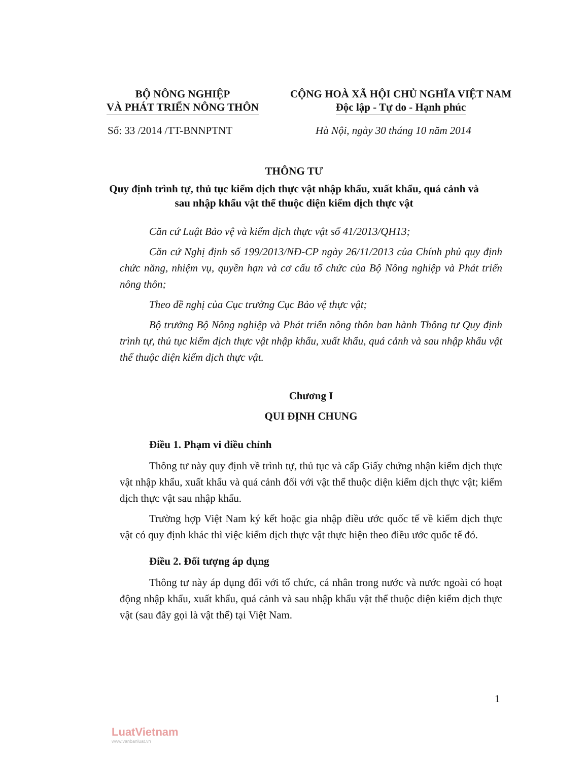BỘ NÔNG NGHIỆP
VÀ PHÁT TRIỂN NÔNG THÔN
CỘNG HOÀ XÃ HỘI CHỦ NGHĨA VIỆT NAM
Độc lập - Tự do - Hạnh phúc
Số: 33 /2014 /TT-BNNPTNT Hà Nội, ngày 30 tháng 10 năm 2014
THÔNG TƯ
Quy định trình tự, thủ tục kiểm dịch thực vật nhập khẩu, xuất khẩu, quá cảnh và sau nhập khẩu vật thể thuộc diện kiểm dịch thực vật
Căn cứ Luật Bảo vệ và kiểm dịch thực vật số 41/2013/QH13;
Căn cứ Nghị định số 199/2013/NĐ-CP ngày 26/11/2013 của Chính phủ quy định chức năng, nhiệm vụ, quyền hạn và cơ cấu tổ chức của Bộ Nông nghiệp và Phát triển nông thôn;
Theo đề nghị của Cục trưởng Cục Bảo vệ thực vật;
Bộ trưởng Bộ Nông nghiệp và Phát triển nông thôn ban hành Thông tư Quy định trình tự, thủ tục kiểm dịch thực vật nhập khẩu, xuất khẩu, quá cảnh và sau nhập khẩu vật thể thuộc diện kiểm dịch thực vật.
Chương I
QUI ĐỊNH CHUNG
Điều 1. Phạm vi điều chỉnh
Thông tư này quy định về trình tự, thủ tục và cấp Giấy chứng nhận kiểm dịch thực vật nhập khẩu, xuất khẩu và quá cảnh đối với vật thể thuộc diện kiểm dịch thực vật; kiểm dịch thực vật sau nhập khẩu.
Trường hợp Việt Nam ký kết hoặc gia nhập điều ước quốc tế về kiểm dịch thực vật có quy định khác thì việc kiểm dịch thực vật thực hiện theo điều ước quốc tế đó.
Điều 2. Đối tượng áp dụng
Thông tư này áp dụng đối với tổ chức, cá nhân trong nước và nước ngoài có hoạt động nhập khẩu, xuất khẩu, quá cảnh và sau nhập khẩu vật thể thuộc diện kiểm dịch thực vật (sau đây gọi là vật thể) tại Việt Nam.
1
LuatVietnam
www.vanbanluat.vn